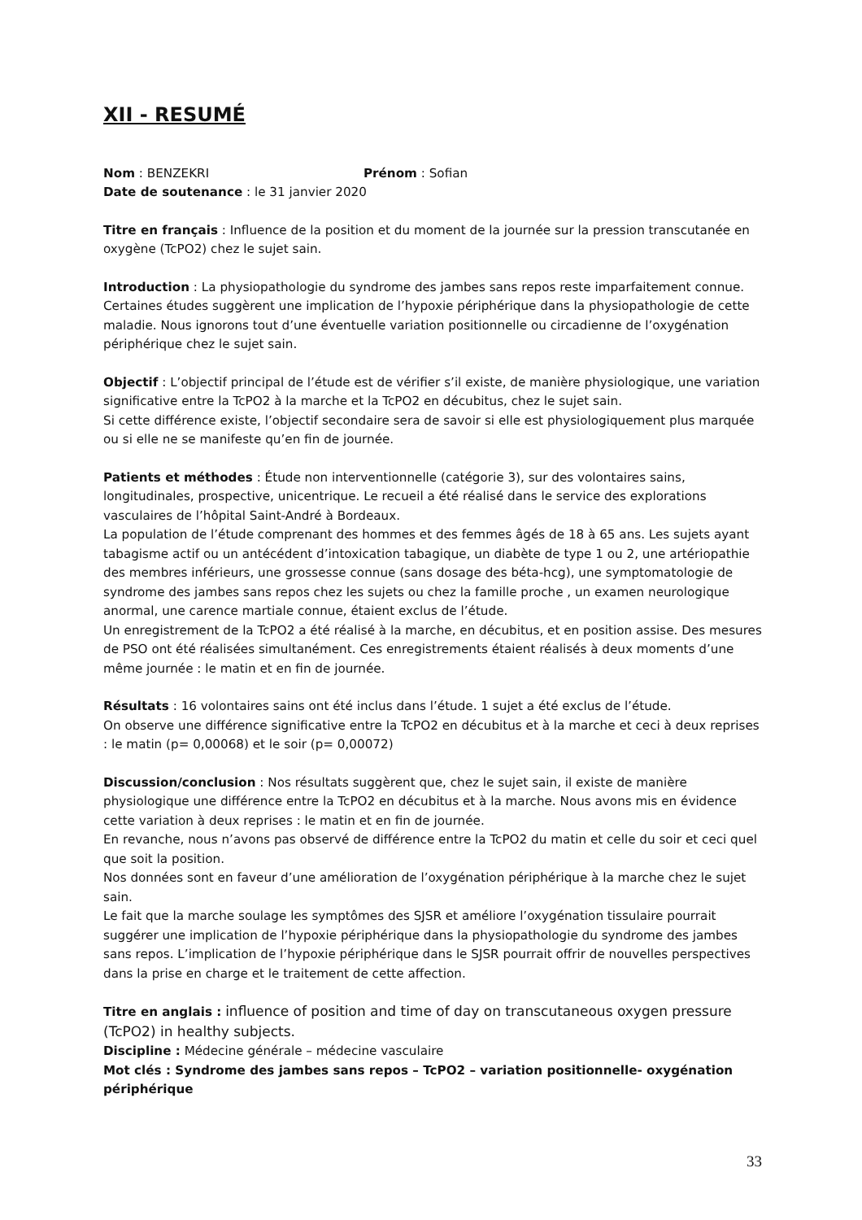XII - RESUMÉ
Nom : BENZEKRI Prénom : Sofian
Date de soutenance : le 31 janvier 2020
Titre en français : Influence de la position et du moment de la journée sur la pression transcutanée en oxygène (TcPO2) chez le sujet sain.
Introduction : La physiopathologie du syndrome des jambes sans repos reste imparfaitement connue. Certaines études suggèrent une implication de l’hypoxie périphérique dans la physiopathologie de cette maladie. Nous ignorons tout d’une éventuelle variation positionnelle ou circadienne de l’oxygénation périphérique chez le sujet sain.
Objectif : L’objectif principal de l’étude est de vérifier s’il existe, de manière physiologique, une variation significative entre la TcPO2 à la marche et la TcPO2 en décubitus, chez le sujet sain.
Si cette différence existe, l’objectif secondaire sera de savoir si elle est physiologiquement plus marquée ou si elle ne se manifeste qu’en fin de journée.
Patients et méthodes : Étude non interventionnelle (catégorie 3), sur des volontaires sains, longitudinales, prospective, unicentrique. Le recueil a été réalisé dans le service des explorations vasculaires de l’hôpital Saint-André à Bordeaux.
La population de l’étude comprenant des hommes et des femmes âgés de 18 à 65 ans. Les sujets ayant tabagisme actif ou un antécédent d’intoxication tabagique, un diabète de type 1 ou 2, une artériopathie des membres inférieurs, une grossesse connue (sans dosage des béta-hcg), une symptomatologie de syndrome des jambes sans repos chez les sujets ou chez la famille proche , un examen neurologique anormal, une carence martiale connue, étaient exclus de l’étude.
Un enregistrement de la TcPO2 a été réalisé à la marche, en décubitus, et en position assise. Des mesures de PSO ont été réalisées simultanément. Ces enregistrements étaient réalisés à deux moments d’une même journée : le matin et en fin de journée.
Résultats : 16 volontaires sains ont été inclus dans l’étude. 1 sujet a été exclus de l’étude.
On observe une différence significative entre la TcPO2 en décubitus et à la marche et ceci à deux reprises : le matin (p= 0,00068) et le soir (p= 0,00072)
Discussion/conclusion : Nos résultats suggèrent que, chez le sujet sain, il existe de manière physiologique une différence entre la TcPO2 en décubitus et à la marche. Nous avons mis en évidence cette variation à deux reprises : le matin et en fin de journée.
En revanche, nous n’avons pas observé de différence entre la TcPO2 du matin et celle du soir et ceci quel que soit la position.
Nos données sont en faveur d’une amélioration de l’oxygénation périphérique à la marche chez le sujet sain.
Le fait que la marche soulage les symptômes des SJSR et améliore l’oxygénation tissulaire pourrait suggérer une implication de l’hypoxie périphérique dans la physiopathologie du syndrome des jambes sans repos. L’implication de l’hypoxie périphérique dans le SJSR pourrait offrir de nouvelles perspectives dans la prise en charge et le traitement de cette affection.
Titre en anglais : influence of position and time of day on transcutaneous oxygen pressure (TcPO2) in healthy subjects.
Discipline : Médecine générale – médecine vasculaire
Mot clés : Syndrome des jambes sans repos – TcPO2 – variation positionnelle- oxygénation périphérique
33